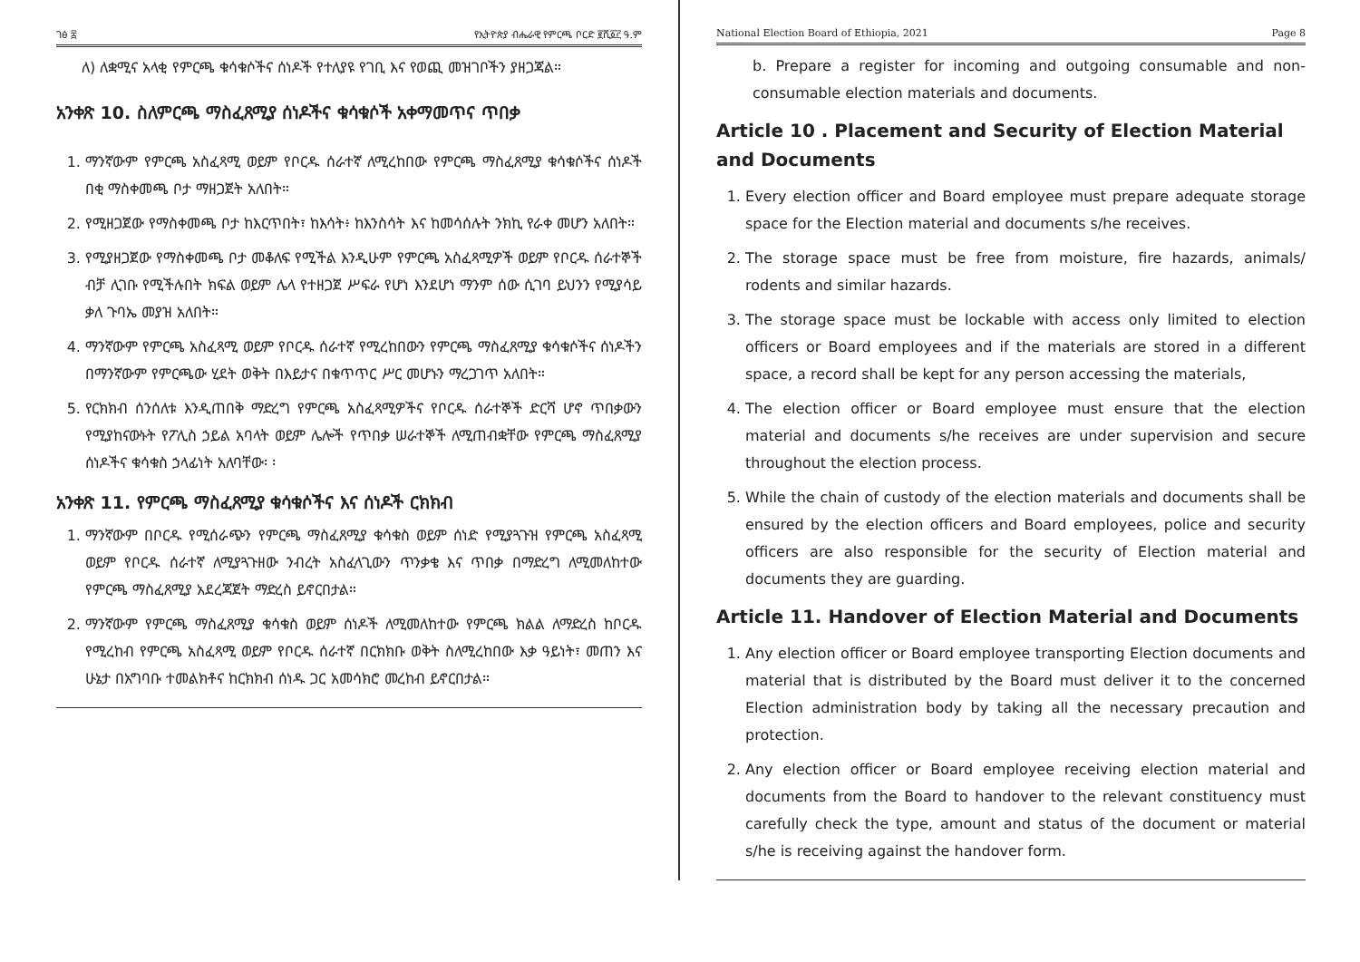ገፅ ፰ የኢትዮጵያ ብሔራዊ የምርጫ ቦርድ ፪ሺ፩፫ ዓ.ም
ለ) ለቋሚና አላቂ የምርጫ ቁሳቁሶችና ሰነዶች የተለያዩ የገቢ እና የወጪ መዝገቦችን ያዘጋጃል።
አንቀጽ 10. ስለምርጫ ማስፈጸሚያ ሰነዶችና ቁሳቁሶች አቀማመጥና ጥበቃ
1. ማንኛውም የምርጫ አስፈጻሚ ወይም የቦርዱ ሰራተኛ ለሚረከበው የምርጫ ማስፈጸሚያ ቁሳቁሶችና ሰነዶች በቂ ማስቀመጫ ቦታ ማዘጋጀት አለበት።
2. የሚዘጋጀው የማስቀመጫ ቦታ ከእርጥበት፣ ከእሳት፥ ከእንስሳት እና ከመሳሰሉት ንክኪ የራቀ መሆን አለበት።
3. የሚያዘጋጀው የማስቀመጫ ቦታ መቆለፍ የሚችል እንዲሁም የምርጫ አስፈጻሚዎች ወይም የቦርዱ ሰራተኞች ብቻ ሊገቡ የሚችሉበት ክፍል ወይም ሌላ የተዘጋጀ ሥፍራ የሆነ እንደሆነ ማንም ሰው ሲገባ ይህንን የሚያሳይ ቃለ ጉባኤ መያዝ አለበት።
4. ማንኛውም የምርጫ አስፈጻሚ ወይም የቦርዱ ሰራተኛ የሚረከበውን የምርጫ ማስፈጸሚያ ቁሳቁሶችና ሰነዶችን በማንኛውም የምርጫው ሂደት ወቅት በእይታና በቁጥጥር ሥር መሆኑን ማረጋገጥ አለበት።
5. የርክክብ ሰንሰለቱ እንዲጠበቅ ማድረግ የምርጫ አስፈጻሚዎችና የቦርዱ ሰራተኞች ድርሻ ሆኖ ጥበቃውን የሚያከናውኑት የፖሊስ ኃይል አባላት ወይም ሌሎች የጥበቃ ሠራተኞች ለሚጠብቋቸው የምርጫ ማስፈጸሚያ ሰነዶችና ቁሳቁስ ኃላፊነት አለባቸው፡ ፡
አንቀጽ 11. የምርጫ ማስፈጸሚያ ቁሳቁሶችና እና ሰነዶች ርክክብ
1. ማንኛውም በቦርዱ የሚሰራጭን የምርጫ ማስፈጸሚያ ቁሳቁስ ወይም ሰነድ የሚያጓጉዝ የምርጫ አስፈጻሚ ወይም የቦርዱ ሰራተኛ ለሚያጓጉዘው ንብረት አስፈላጊውን ጥንቃቄ እና ጥበቃ በማድረግ ለሚመለከተው የምርጫ ማስፈጸሚያ አደረጃጀት ማድረስ ይኖርበታል።
2. ማንኛውም የምርጫ ማስፈጸሚያ ቁሳቁስ ወይም ሰነዶች ለሚመለከተው የምርጫ ክልል ለማድረስ ከቦርዱ የሚረከብ የምርጫ አስፈጻሚ ወይም የቦርዱ ሰራተኛ በርክክቡ ወቅት ስለሚረከበው እቃ ዓይነት፣ መጠን እና ሁኔታ በአግባቡ ተመልክቶና ከርክክብ ሰነዱ ጋር አመሳክሮ መረከብ ይኖርበታል።
National Election Board of Ethiopia, 2021 Page 8
b. Prepare a register for incoming and outgoing consumable and non-consumable election materials and documents.
Article 10 . Placement and Security of Election Material and Documents
1. Every election officer and Board employee must prepare adequate storage space for the Election material and documents s/he receives.
2. The storage space must be free from moisture, fire hazards, animals/ rodents and similar hazards.
3. The storage space must be lockable with access only limited to election officers or Board employees and if the materials are stored in a different space, a record shall be kept for any person accessing the materials,
4. The election officer or Board employee must ensure that the election material and documents s/he receives are under supervision and secure throughout the election process.
5. While the chain of custody of the election materials and documents shall be ensured by the election officers and Board employees, police and security officers are also responsible for the security of Election material and documents they are guarding.
Article 11. Handover of Election Material and Documents
1. Any election officer or Board employee transporting Election documents and material that is distributed by the Board must deliver it to the concerned Election administration body by taking all the necessary precaution and protection.
2. Any election officer or Board employee receiving election material and documents from the Board to handover to the relevant constituency must carefully check the type, amount and status of the document or material s/he is receiving against the handover form.